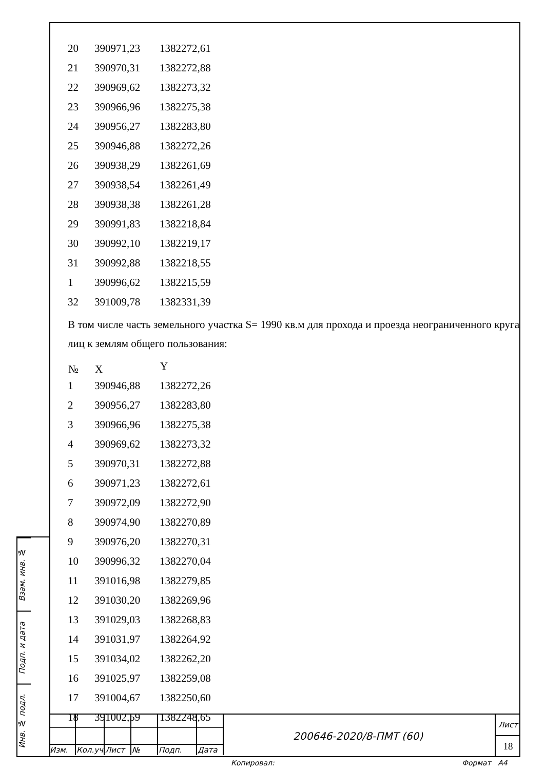Взам. инв. №
Подп. и дата
Инв. № подл.
| 20 | 390971,23 | 1382272,61 |
| 21 | 390970,31 | 1382272,88 |
| 22 | 390969,62 | 1382273,32 |
| 23 | 390966,96 | 1382275,38 |
| 24 | 390956,27 | 1382283,80 |
| 25 | 390946,88 | 1382272,26 |
| 26 | 390938,29 | 1382261,69 |
| 27 | 390938,54 | 1382261,49 |
| 28 | 390938,38 | 1382261,28 |
| 29 | 390991,83 | 1382218,84 |
| 30 | 390992,10 | 1382219,17 |
| 31 | 390992,88 | 1382218,55 |
| 1 | 390996,62 | 1382215,59 |
| 32 | 391009,78 | 1382331,39 |
В том числе часть земельного участка S= 1990 кв.м для прохода и проезда неограниченного круга лиц к землям общего пользования:
| № | X | Y |
| --- | --- | --- |
| 1 | 390946,88 | 1382272,26 |
| 2 | 390956,27 | 1382283,80 |
| 3 | 390966,96 | 1382275,38 |
| 4 | 390969,62 | 1382273,32 |
| 5 | 390970,31 | 1382272,88 |
| 6 | 390971,23 | 1382272,61 |
| 7 | 390972,09 | 1382272,90 |
| 8 | 390974,90 | 1382270,89 |
| 9 | 390976,20 | 1382270,31 |
| 10 | 390996,32 | 1382270,04 |
| 11 | 391016,98 | 1382279,85 |
| 12 | 391030,20 | 1382269,96 |
| 13 | 391029,03 | 1382268,83 |
| 14 | 391031,97 | 1382264,92 |
| 15 | 391034,02 | 1382262,20 |
| 16 | 391025,97 | 1382259,08 |
| 17 | 391004,67 | 1382250,60 |
| 18 | 391002,59 | 1382248,65 |
| Изм. | Кол.уч | Лист | № | Подп. | Дата |
200646-2020/8-ПМТ (60)
Лист
18
Копировал: Формат А4